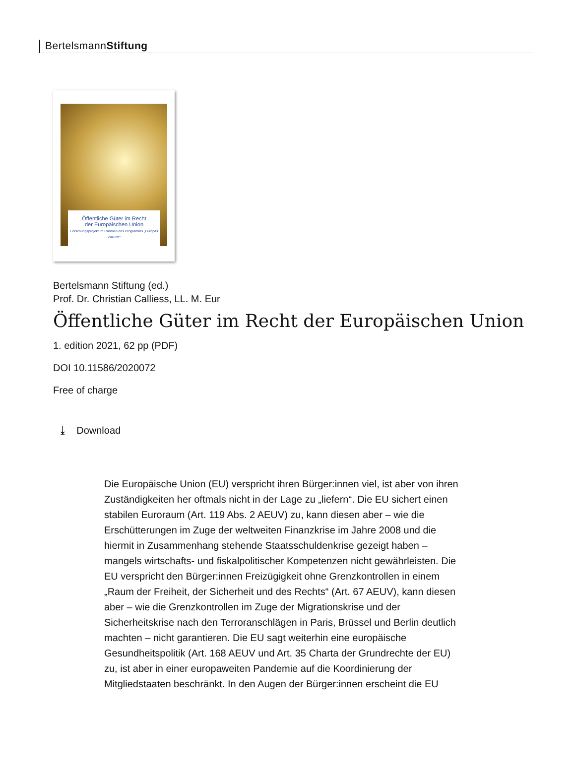BertelsmannStiftung
Öffentliche Güter im Recht
der Europäischen Union
Forschungsprojekt im Rahmen des Programms „Europas Zukunft“
Bertelsmann Stiftung (ed.)
Prof. Dr. Christian Calliess, LL. M. Eur
Öffentliche Güter im Recht der Europäischen Union
1. edition 2021, 62 pp (PDF)
DOI 10.11586/2020072
Free of charge
⤓ Download
Die Europäische Union (EU) verspricht ihren Bürger:innen viel, ist aber von ihren Zuständigkeiten her oftmals nicht in der Lage zu „liefern“. Die EU sichert einen stabilen Euroraum (Art. 119 Abs. 2 AEUV) zu, kann diesen aber – wie die Erschütterungen im Zuge der weltweiten Finanzkrise im Jahre 2008 und die hiermit in Zusammenhang stehende Staatsschuldenkrise gezeigt haben – mangels wirtschafts- und fiskalpolitischer Kompetenzen nicht gewährleisten. Die EU verspricht den Bürger:innen Freizügigkeit ohne Grenzkontrollen in einem „Raum der Freiheit, der Sicherheit und des Rechts“ (Art. 67 AEUV), kann diesen aber – wie die Grenzkontrollen im Zuge der Migrationskrise und der Sicherheitskrise nach den Terroranschlägen in Paris, Brüssel und Berlin deutlich machten – nicht garantieren. Die EU sagt weiterhin eine europäische Gesundheitspolitik (Art. 168 AEUV und Art. 35 Charta der Grundrechte der EU) zu, ist aber in einer europaweiten Pandemie auf die Koordinierung der Mitgliedstaaten beschränkt. In den Augen der Bürger:innen erscheint die EU